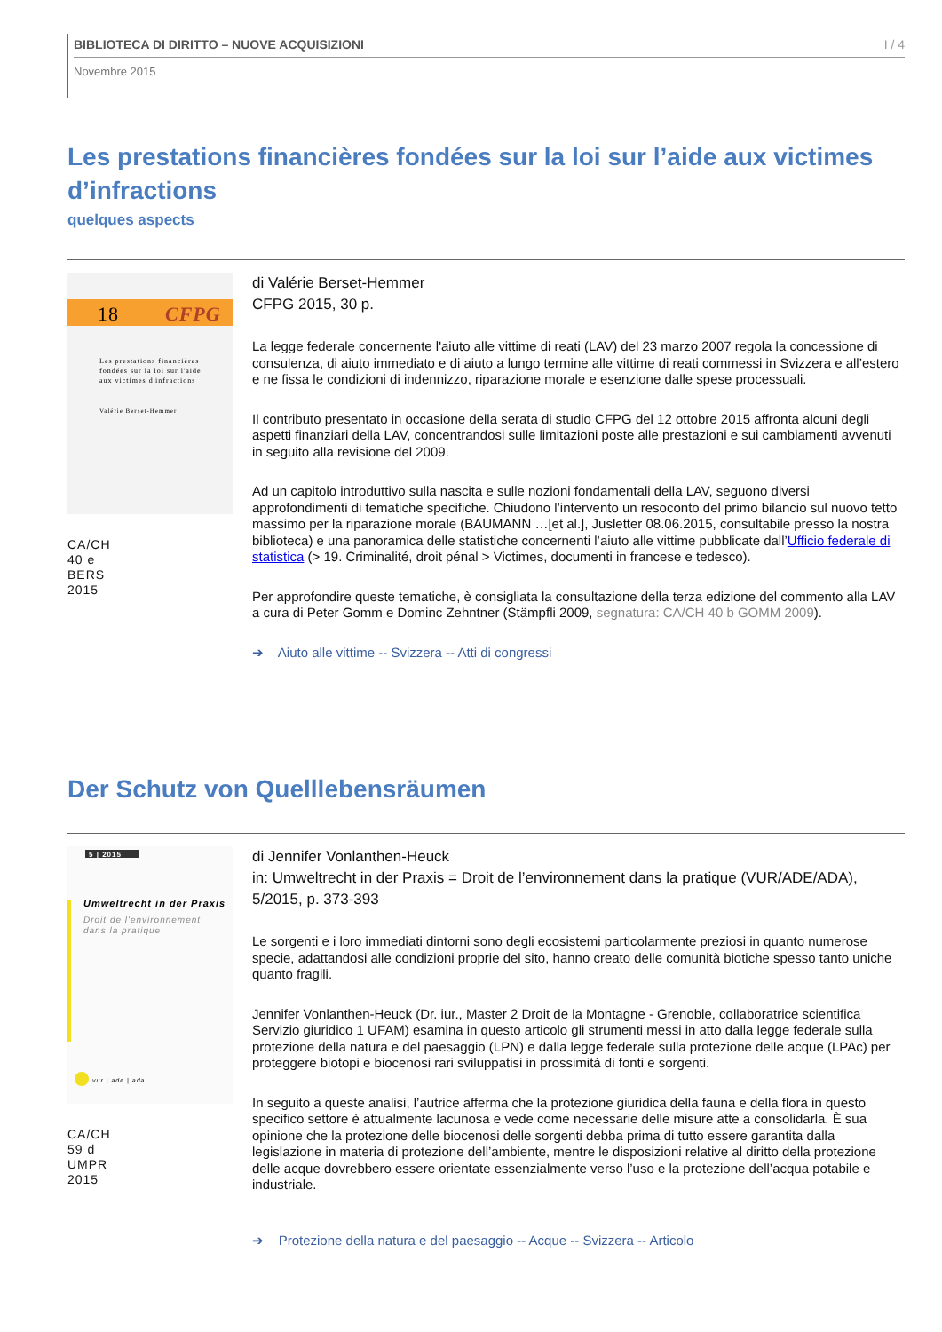BIBLIOTECA DI DIRITTO – NUOVE ACQUISIZIONI I / 4
Novembre 2015
Les prestations financières fondées sur la loi sur l’aide aux victimes d’infractions
quelques aspects
18
CFPG
Les prestations financières
fondées sur la loi sur l'aide
aux victimes d'infractions
Valérie Berset-Hemmer
CA/CH
40 e
BERS
2015
di Valérie Berset-Hemmer
CFPG 2015, 30 p.
La legge federale concernente l'aiuto alle vittime di reati (LAV) del 23 marzo 2007 regola la concessione di consulenza, di aiuto immediato e di aiuto a lungo termine alle vittime di reati commessi in Svizzera e all’estero e ne fissa le condizioni di indennizzo, riparazione morale e esenzione dalle spese processuali.
Il contributo presentato in occasione della serata di studio CFPG del 12 ottobre 2015 affronta alcuni degli aspetti finanziari della LAV, concentrandosi sulle limitazioni poste alle prestazioni e sui cambiamenti avvenuti in seguito alla revisione del 2009.
Ad un capitolo introduttivo sulla nascita e sulle nozioni fondamentali della LAV, seguono diversi approfondimenti di tematiche specifiche. Chiudono l’intervento un resoconto del primo bilancio sul nuovo tetto massimo per la riparazione morale (BAUMANN …[et al.], Jusletter 08.06.2015, consultabile presso la nostra biblioteca) e una panoramica delle statistiche concernenti l’aiuto alle vittime pubblicate dall’Ufficio federale di statistica (> 19. Criminalité, droit pénal > Victimes, documenti in francese e tedesco).
Per approfondire queste tematiche, è consigliata la consultazione della terza edizione del commento alla LAV a cura di Peter Gomm e Dominc Zehntner (Stämpfli 2009, segnatura: CA/CH 40 b GOMM 2009).
➔ Aiuto alle vittime -- Svizzera -- Atti di congressi
Der Schutz von Quelllebensräumen
5 | 2015
Umweltrecht in der Praxis
Droit de l'environnement
dans la pratique
vur | ade | ada
CA/CH
59 d
UMPR
2015
di Jennifer Vonlanthen-Heuck
in: Umweltrecht in der Praxis = Droit de l’environnement dans la pratique (VUR/ADE/ADA), 5/2015, p. 373-393
Le sorgenti e i loro immediati dintorni sono degli ecosistemi particolarmente preziosi in quanto numerose specie, adattandosi alle condizioni proprie del sito, hanno creato delle comunità biotiche spesso tanto uniche quanto fragili.
Jennifer Vonlanthen-Heuck (Dr. iur., Master 2 Droit de la Montagne - Grenoble, collaboratrice scientifica Servizio giuridico 1 UFAM) esamina in questo articolo gli strumenti messi in atto dalla legge federale sulla protezione della natura e del paesaggio (LPN) e dalla legge federale sulla protezione delle acque (LPAc) per proteggere biotopi e biocenosi rari sviluppatisi in prossimità di fonti e sorgenti.
In seguito a queste analisi, l’autrice afferma che la protezione giuridica della fauna e della flora in questo specifico settore è attualmente lacunosa e vede come necessarie delle misure atte a consolidarla. È sua opinione che la protezione delle biocenosi delle sorgenti debba prima di tutto essere garantita dalla legislazione in materia di protezione dell’ambiente, mentre le disposizioni relative al diritto della protezione delle acque dovrebbero essere orientate essenzialmente verso l’uso e la protezione dell’acqua potabile e industriale.
➔ Protezione della natura e del paesaggio -- Acque -- Svizzera -- Articolo